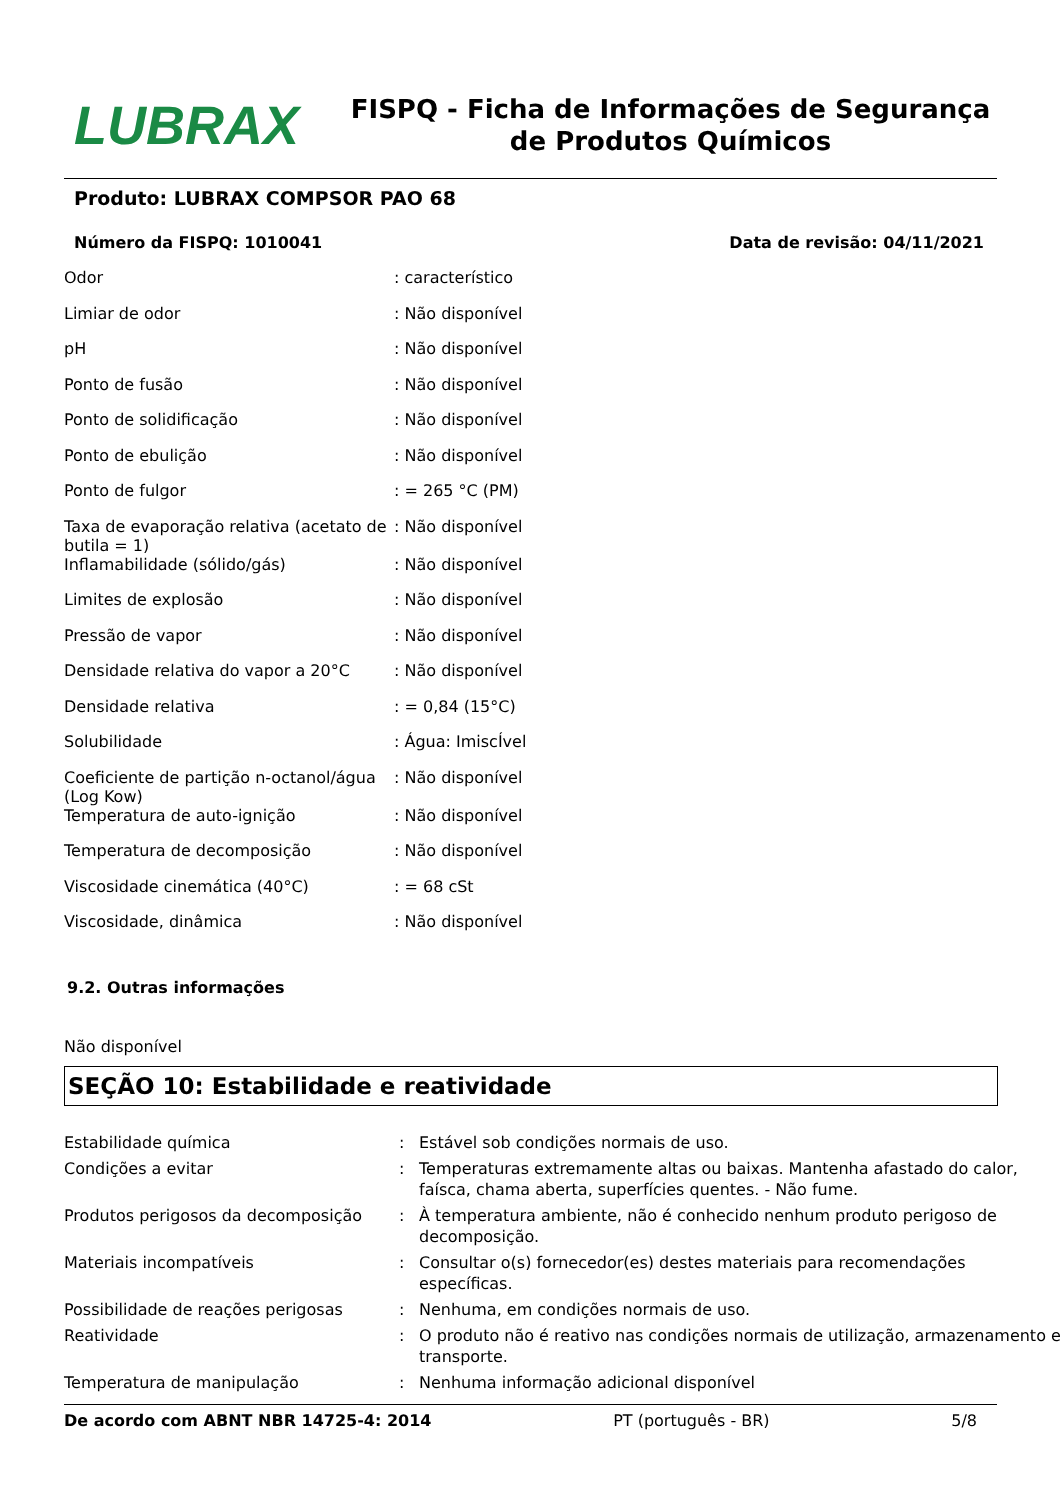LUBRAX
FISPQ - Ficha de Informações de Segurança de Produtos Químicos
Produto: LUBRAX COMPSOR PAO 68
Número da FISPQ: 1010041 Data de revisão: 04/11/2021
| Odor | : característico |
| Limiar de odor | : Não disponível |
| pH | : Não disponível |
| Ponto de fusão | : Não disponível |
| Ponto de solidificação | : Não disponível |
| Ponto de ebulição | : Não disponível |
| Ponto de fulgor | : = 265 °C (PM) |
| Taxa de evaporação relativa (acetato de butila = 1) | : Não disponível |
| Inflamabilidade (sólido/gás) | : Não disponível |
| Limites de explosão | : Não disponível |
| Pressão de vapor | : Não disponível |
| Densidade relativa do vapor a 20°C | : Não disponível |
| Densidade relativa | : = 0,84 (15°C) |
| Solubilidade | : Água: ImiscÍvel |
| Coeficiente de partição n-octanol/água (Log Kow) | : Não disponível |
| Temperatura de auto-ignição | : Não disponível |
| Temperatura de decomposição | : Não disponível |
| Viscosidade cinemática (40°C) | : = 68 cSt |
| Viscosidade, dinâmica | : Não disponível |
9.2. Outras informações
Não disponível
SEÇÃO 10: Estabilidade e reatividade
| Estabilidade química | : | Estável sob condições normais de uso. |
| Condições a evitar | : | Temperaturas extremamente altas ou baixas. Mantenha afastado do calor, faísca, chama aberta, superfícies quentes. - Não fume. |
| Produtos perigosos da decomposição | : | À temperatura ambiente, não é conhecido nenhum produto perigoso de decomposição. |
| Materiais incompatíveis | : | Consultar o(s) fornecedor(es) destes materiais para recomendações específicas. |
| Possibilidade de reações perigosas | : | Nenhuma, em condições normais de uso. |
| Reatividade | : | O produto não é reativo nas condições normais de utilização, armazenamento e transporte. |
| Temperatura de manipulação | : | Nenhuma informação adicional disponível |
De acordo com ABNT NBR 14725-4: 2014 PT (português - BR) 5/8